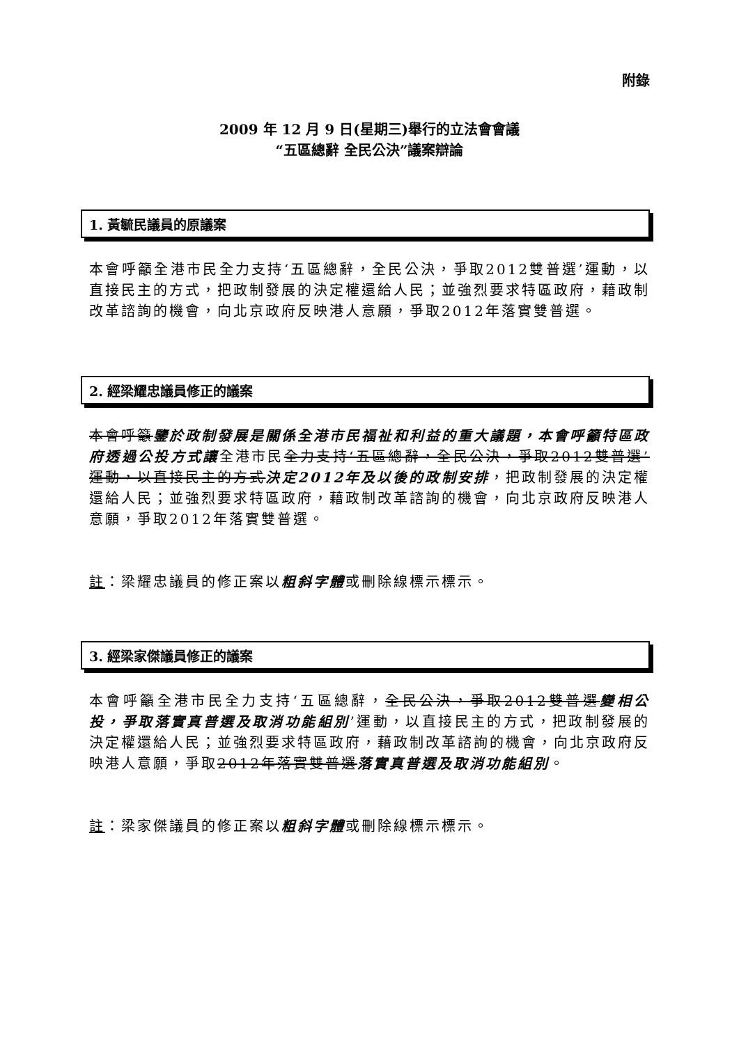附錄
2009 年 12 月 9 日(星期三)舉行的立法會會議
“五區總辭 全民公決”議案辯論
1. 黃毓民議員的原議案
本會呼籲全港市民全力支持‘五區總辭，全民公決，爭取2012雙普選’運動，以直接民主的方式，把政制發展的決定權還給人民；並強烈要求特區政府，藉政制改革諮詢的機會，向北京政府反映港人意願，爭取2012年落實雙普選。
2. 經梁耀忠議員修正的議案
本會呼籲鑒於政制發展是關係全港市民福祉和利益的重大議題，本會呼籲特區政府透過公投方式讓全港市民全力支持‘五區總辭，全民公決，爭取2012雙普選’運動，以直接民主的方式決定2012年及以後的政制安排，把政制發展的決定權還給人民；並強烈要求特區政府，藉政制改革諮詢的機會，向北京政府反映港人意願，爭取2012年落實雙普選。
註：梁耀忠議員的修正案以粗斜字體或刪除線標示標示。
3. 經梁家傑議員修正的議案
本會呼籲全港市民全力支持‘五區總辭，全民公決，爭取2012雙普選變相公投，爭取落實真普選及取消功能組別’運動，以直接民主的方式，把政制發展的決定權還給人民；並強烈要求特區政府，藉政制改革諮詢的機會，向北京政府反映港人意願，爭取2012年落實雙普選落實真普選及取消功能組別。
註：梁家傑議員的修正案以粗斜字體或刪除線標示標示。